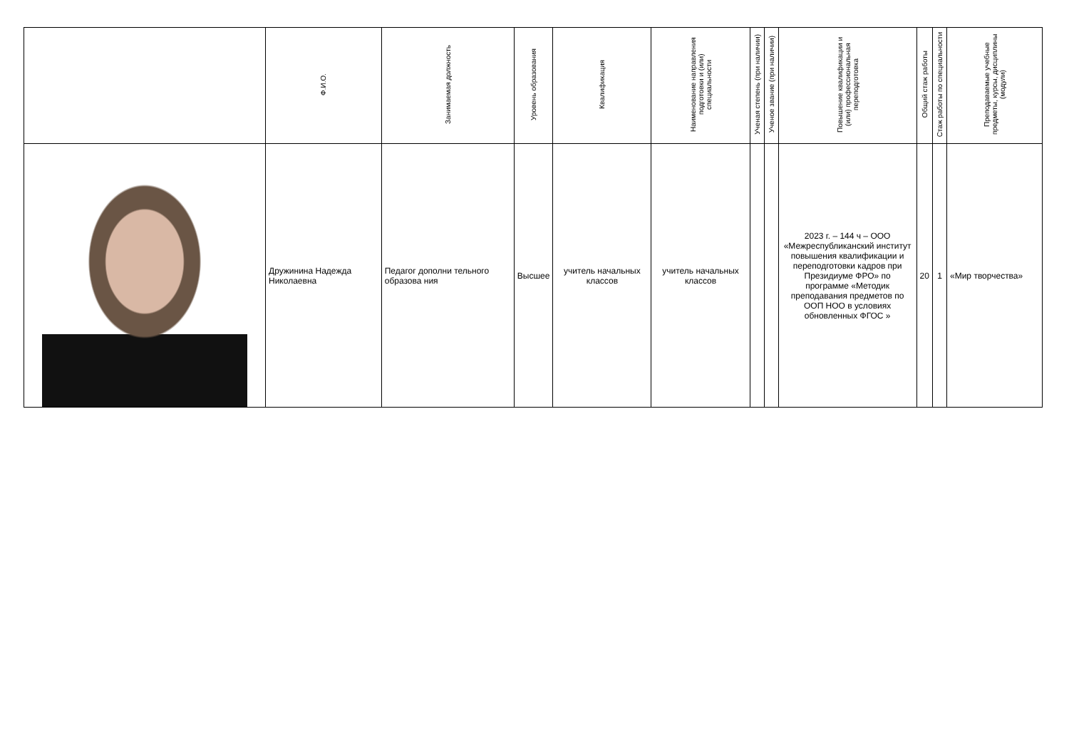| | Ф.И.О. | Занимаемая должность | Уровень образования | Квалификация | Наименование направления подготовки и (или) специальности | Ученая степень (при наличии) | Ученое звание (при наличии) | Повышение квалификации и (или) профессиональная переподготовка | Общий стаж работы | Стаж работы по специальности | Преподаваемые учебные предметы, курсы, дисциплины (модули) |
| --- | --- | --- | --- | --- | --- | --- | --- | --- | --- | --- | --- |
| | Дружинина Надежда Николаевна | Педагог дополни тельного образова ния | Высшее | учитель начальных классов | учитель начальных классов | | | 2023 г. – 144 ч – ООО «Межреспубликанский институт повышения квалификации и переподготовки кадров при Президиуме ФРО» по программе «Методик преподавания предметов по ООП НОО в условиях обновленных ФГОС » | 20 | 1 | «Мир творчества» |